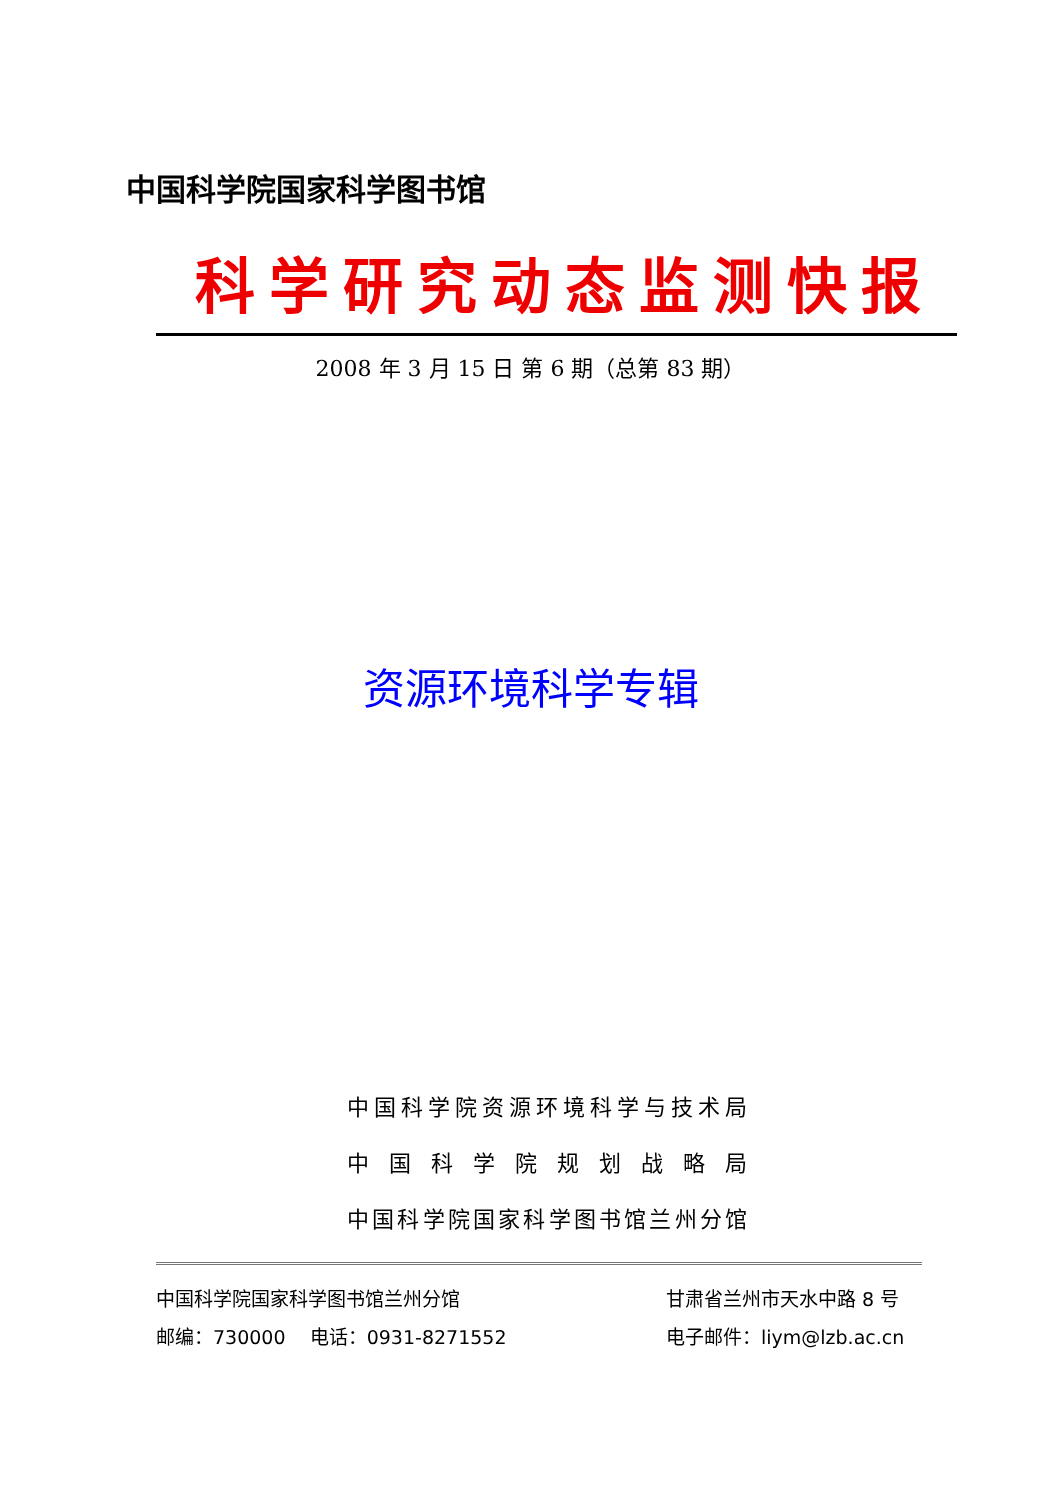中国科学院国家科学图书馆
科学研究动态监测快报
2008 年 3 月 15 日 第 6 期（总第 83 期）
资源环境科学专辑
中国科学院资源环境科学与技术局
中 国 科 学 院 规 划 战 略 局
中国科学院国家科学图书馆兰州分馆
中国科学院国家科学图书馆兰州分馆
甘肃省兰州市天水中路 8 号
邮编：730000 电话：0931-8271552
电子邮件：liym@lzb.ac.cn